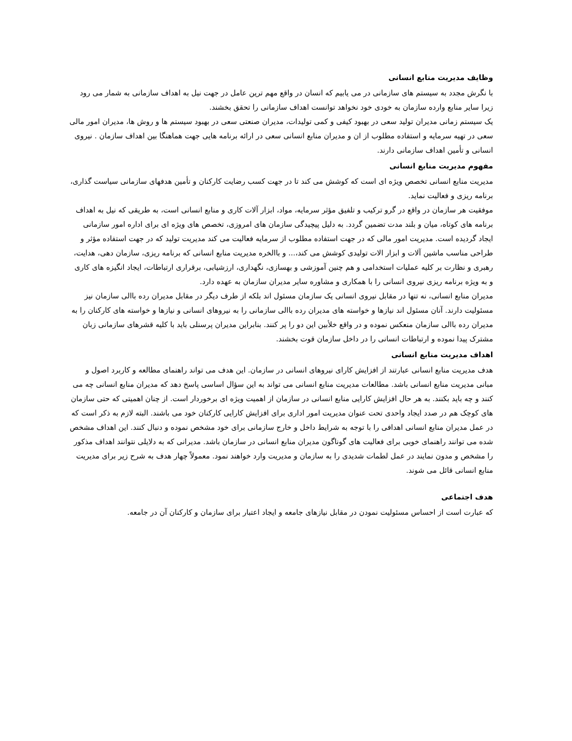وظایف مدیریت منابع انسانی
با نگرش مجدد به سیستم های سازمانی در می یابیم که انسان در واقع مهم ترین عامل در جهت نیل به اهداف سازمانی به شمار می رود زیرا سایر منابع وارده سازمان به خودی خود نخواهد توانست اهداف سازمانی را تحقق بخشند.
یک سیستم زمانی مدیران تولید سعی در بهبود کیفی و کمی تولیدات، مدیران صنعتی سعی در بهبود سیستم ها و روش ها، مدیران امور مالی سعی در تهیه سرمایه و استفاده مطلوب از ان و مدیران منابع انسانی سعی در ارائه برنامه هایی جهت هماهنگا بین اهداف سازمان . نیروی انسانی و تأمین اهداف سازمانی دارند.
مفهوم مدیریت منابع انسانی
مدیریت منابع انسانی تخصص ویژه ای است که کوشش می کند تا در جهت کسب رضایت کارکنان و تأمین هدفهای سازمانی سیاست گذاری، برنامه ریزی و فعالیت نماید.
موفقیت هر سازمان در واقع در گرو ترکیب و تلفیق مؤثر سرمایه، مواد، ابزار آلات کاری و منابع انسانی است، به طریقی که نیل به اهداف برنامه های کوتاه، میان و بلند مدت تضمین گردد. به دلیل پیچیدگی سازمان های امروزی، تخصص های ویژه ای برای اداره امور سازمانی ایجاد گردیده است. مدیریت امور مالی که در جهت استفاده مطلوب از سرمایه فعالیت می کند مدیریت تولید که در جهت استفاده مؤثر و طراحی مناسب ماشین آلات و ابزار الات تولیدی کوشش می کند،... و باالخره مدیریت منابع انسانی که برنامه ریزی، سازمان دهی، هدایت، رهبری و نظارت بر کلیه عملیات استخدامی و هم چنین آموزشی و بهسازی، نگهداری، ارزشیابی، برقراری ارتباطات، ایجاد انگیزه های کاری و به ویژه برنامه ریزی نیروی انسانی را با همکاری و مشاوره سایر مدیران سازمان به عهده دارد.
مدیران منابع انسانی، نه تنها در مقابل نیروی انسانی یک سازمان مسئول اند بلکه از طرف دیگر در مقابل مدیران رده باالی سازمان نیز مسئولیت دارند. آنان مسئول اند نیازها و خواسته های مدیران رده باالی سازمانی را به نیروهای انسانی و نیازها و خواسته های کارکنان را به مدیران رده باالی سازمان منعکس نموده و در واقع خلأبین این دو را پر کنند. بنابراین مدیران پرسنلی باید با کلیه قشرهای سازمانی زبان مشترک پیدا نموده و ارتباطات انسانی را در داخل سازمان قوت بخشند.
اهداف مدیریت منابع انسانی
هدف مدیریت منابع انسانی عبارتند از افزایش کارای نیروهای انسانی در سازمان. این هدف می تواند راهنمای مطالعه و کاربرد اصول و مبانی مدیریت منابع انسانی باشد. مطالعات مدیریت منابع انسانی می تواند به این سؤال اساسی پاسخ دهد که مدیران منابع انسانی چه می کنند و چه باید بکنند. به هر حال افزایش کارایی منابع انسانی در سازمان از اهمیت ویژه ای برخوردار است. از چنان اهمیتی که حتی سازمان های کوچک هم در صدد ایجاد واحدی تحت عنوان مدیریت امور اداری برای افزایش کارایی کارکنان خود می باشند. البته لازم به ذکر است که در عمل مدیران منابع انسانی اهدافی را با توجه به شرایط داخل و خارج سازمانی برای خود مشخص نموده و دنبال کنند. این اهداف مشخص شده می توانند راهنمای خوبی برای فعالیت های گوناگون مدیران منابع انسانی در سازمان باشد. مدیرانی که به دلایلی نتوانند اهداف مذکور را مشخص و مدون نمایند در عمل لطمات شدیدی را به سازمان و مدیریت وارد خواهند نمود. معمولاً چهار هدف به شرح زیر برای مدیریت منابع انسانی قائل می شوند.
هدف اجتماعی
که عبارت است از احساس مسئولیت نمودن در مقابل نیازهای جامعه و ایجاد اعتبار برای سازمان و کارکنان آن در جامعه.